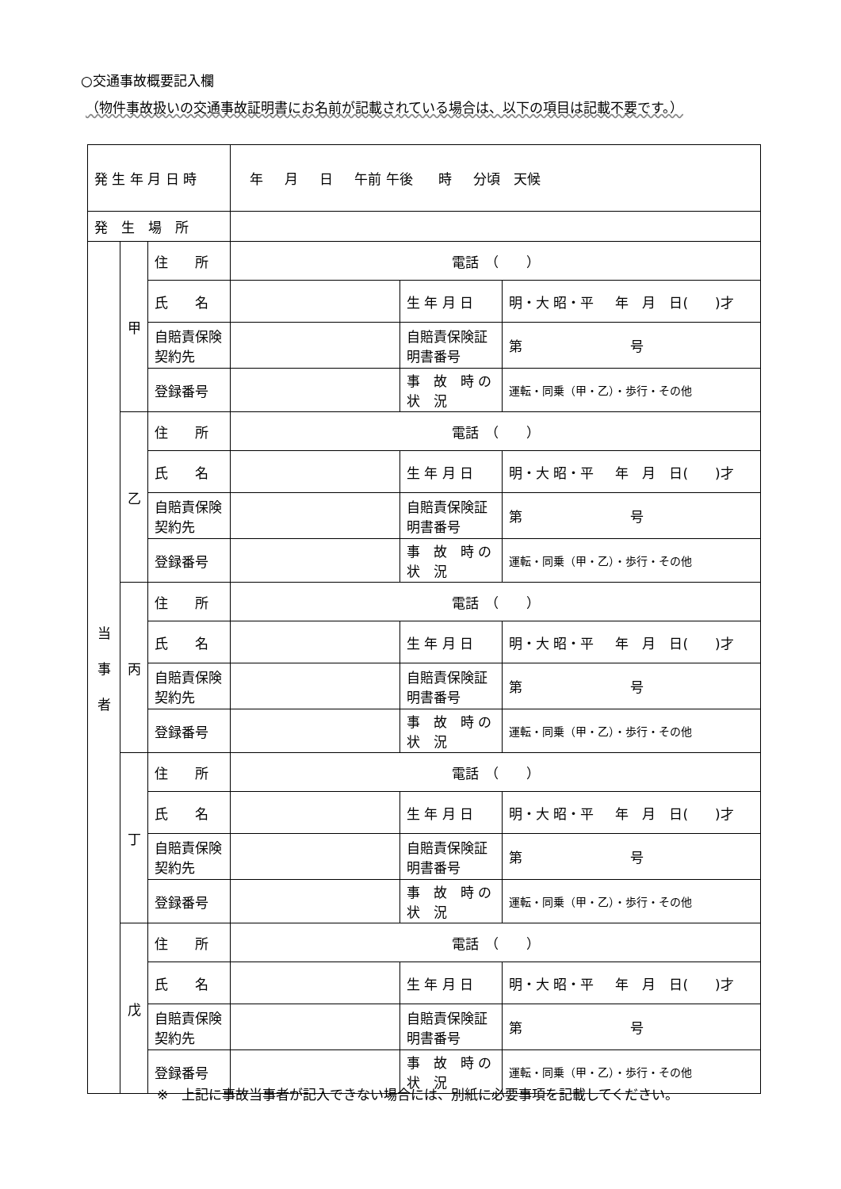○交通事故概要記入欄
（物件事故扱いの交通事故証明書にお名前が記載されている場合は、以下の項目は記載不要です。）
| 発 生 年 月 日 時 | | | 年 月 日 午前 午後 時 分頃 天候 | | |
| 発 生 場 所 | | | | | |
| 当 事 者 | 甲 | 住 所 | 電話 （ ） | | |
| | | 氏 名 | | 生 年 月 日 | 明・大 昭・平 年 月 日( )才 |
| | | 自賠責保険契約先 | | 自賠責保険証明書番号 | 第 号 |
| | | 登録番号 | | 事 故 時 の 状 況 | 運転・同乗（甲・乙）・歩行・その他 |
| | 乙 | 住 所 | 電話 （ ） | | |
| | | 氏 名 | | 生 年 月 日 | 明・大 昭・平 年 月 日( )才 |
| | | 自賠責保険契約先 | | 自賠責保険証明書番号 | 第 号 |
| | | 登録番号 | | 事 故 時 の 状 況 | 運転・同乗（甲・乙）・歩行・その他 |
| | 丙 | 住 所 | 電話 （ ） | | |
| | | 氏 名 | | 生 年 月 日 | 明・大 昭・平 年 月 日( )才 |
| | | 自賠責保険契約先 | | 自賠責保険証明書番号 | 第 号 |
| | | 登録番号 | | 事 故 時 の 状 況 | 運転・同乗（甲・乙）・歩行・その他 |
| | 丁 | 住 所 | 電話 （ ） | | |
| | | 氏 名 | | 生 年 月 日 | 明・大 昭・平 年 月 日( )才 |
| | | 自賠責保険契約先 | | 自賠責保険証明書番号 | 第 号 |
| | | 登録番号 | | 事 故 時 の 状 況 | 運転・同乗（甲・乙）・歩行・その他 |
| | 戊 | 住 所 | 電話 （ ） | | |
| | | 氏 名 | | 生 年 月 日 | 明・大 昭・平 年 月 日( )才 |
| | | 自賠責保険契約先 | | 自賠責保険証明書番号 | 第 号 |
| | | 登録番号 | | 事 故 時 の 状 況 | 運転・同乗（甲・乙）・歩行・その他 |
※　上記に事故当事者が記入できない場合には、別紙に必要事項を記載してください。